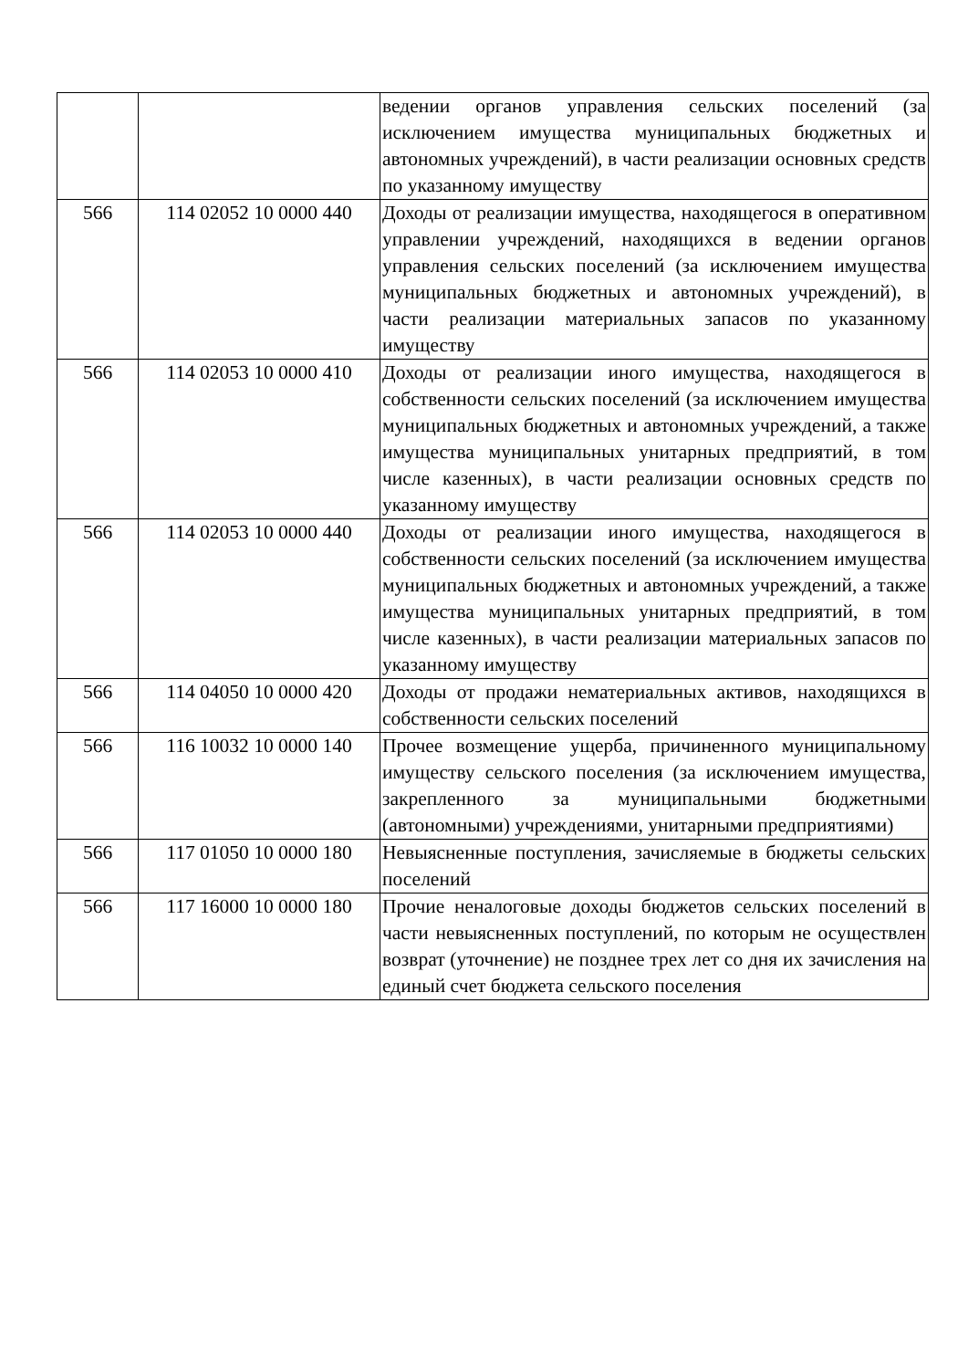| | | ведении органов управления сельских поселений (за исключением имущества муниципальных бюджетных и автономных учреждений), в части реализации основных средств по указанному имуществу |
| 566 | 114 02052 10 0000 440 | Доходы от реализации имущества, находящегося в оперативном управлении учреждений, находящихся в ведении органов управления сельских поселений (за исключением имущества муниципальных бюджетных и автономных учреждений), в части реализации материальных запасов по указанному имуществу |
| 566 | 114 02053 10 0000 410 | Доходы от реализации иного имущества, находящегося в собственности сельских поселений (за исключением имущества муниципальных бюджетных и автономных учреждений, а также имущества муниципальных унитарных предприятий, в том числе казенных), в части реализации основных средств по указанному имуществу |
| 566 | 114 02053 10 0000 440 | Доходы от реализации иного имущества, находящегося в собственности сельских поселений (за исключением имущества муниципальных бюджетных и автономных учреждений, а также имущества муниципальных унитарных предприятий, в том числе казенных), в части реализации материальных запасов по указанному имуществу |
| 566 | 114 04050 10 0000 420 | Доходы от продажи нематериальных активов, находящихся в собственности сельских поселений |
| 566 | 116 10032 10 0000 140 | Прочее возмещение ущерба, причиненного муниципальному имуществу сельского поселения (за исключением имущества, закрепленного за муниципальными бюджетными (автономными) учреждениями, унитарными предприятиями) |
| 566 | 117 01050 10 0000 180 | Невыясненные поступления, зачисляемые в бюджеты сельских поселений |
| 566 | 117 16000 10 0000 180 | Прочие неналоговые доходы бюджетов сельских поселений в части невыясненных поступлений, по которым не осуществлен возврат (уточнение) не позднее трех лет со дня их зачисления на единый счет бюджета сельского поселения |